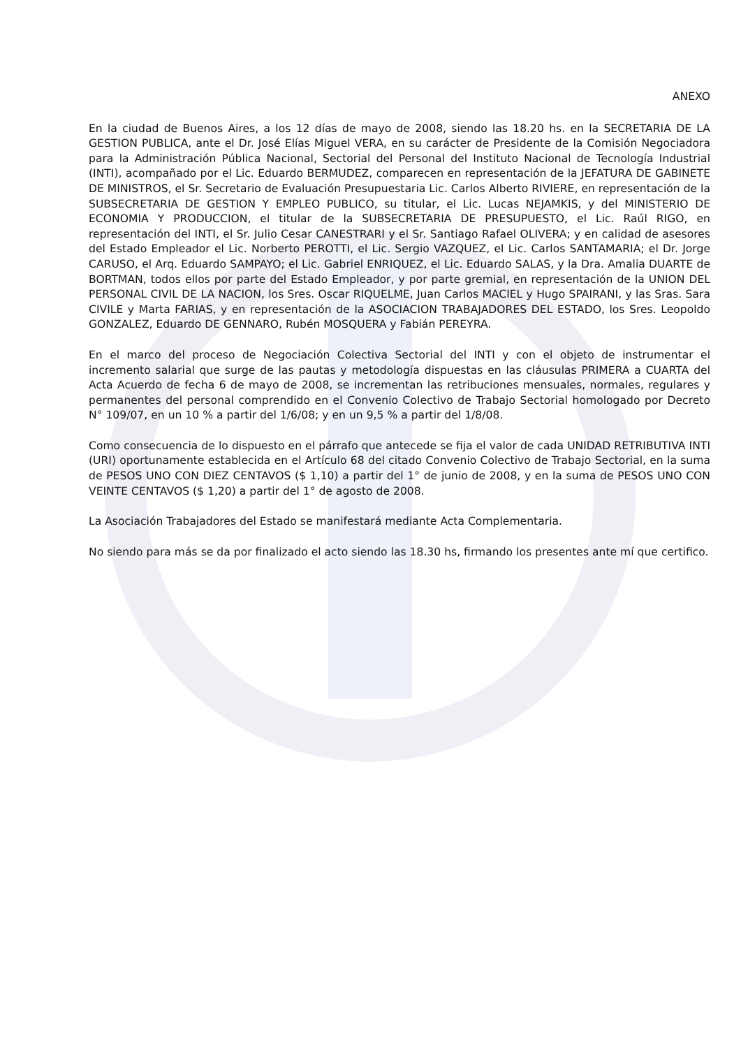ANEXO
En la ciudad de Buenos Aires, a los 12 días de mayo de 2008, siendo las 18.20 hs. en la SECRETARIA DE LA GESTION PUBLICA, ante el Dr. José Elías Miguel VERA, en su carácter de Presidente de la Comisión Negociadora para la Administración Pública Nacional, Sectorial del Personal del Instituto Nacional de Tecnología Industrial (INTI), acompañado por el Lic. Eduardo BERMUDEZ, comparecen en representación de la JEFATURA DE GABINETE DE MINISTROS, el Sr. Secretario de Evaluación Presupuestaria Lic. Carlos Alberto RIVIERE, en representación de la SUBSECRETARIA DE GESTION Y EMPLEO PUBLICO, su titular, el Lic. Lucas NEJAMKIS, y del MINISTERIO DE ECONOMIA Y PRODUCCION, el titular de la SUBSECRETARIA DE PRESUPUESTO, el Lic. Raúl RIGO, en representación del INTI, el Sr. Julio Cesar CANESTRARI y el Sr. Santiago Rafael OLIVERA; y en calidad de asesores del Estado Empleador el Lic. Norberto PEROTTI, el Lic. Sergio VAZQUEZ, el Lic. Carlos SANTAMARIA; el Dr. Jorge CARUSO, el Arq. Eduardo SAMPAYO; el Lic. Gabriel ENRIQUEZ, el Lic. Eduardo SALAS, y la Dra. Amalia DUARTE de BORTMAN, todos ellos por parte del Estado Empleador, y por parte gremial, en representación de la UNION DEL PERSONAL CIVIL DE LA NACION, los Sres. Oscar RIQUELME, Juan Carlos MACIEL y Hugo SPAIRANI, y las Sras. Sara CIVILE y Marta FARIAS, y en representación de la ASOCIACION TRABAJADORES DEL ESTADO, los Sres. Leopoldo GONZALEZ, Eduardo DE GENNARO, Rubén MOSQUERA y Fabián PEREYRA.
En el marco del proceso de Negociación Colectiva Sectorial del INTI y con el objeto de instrumentar el incremento salarial que surge de las pautas y metodología dispuestas en las cláusulas PRIMERA a CUARTA del Acta Acuerdo de fecha 6 de mayo de 2008, se incrementan las retribuciones mensuales, normales, regulares y permanentes del personal comprendido en el Convenio Colectivo de Trabajo Sectorial homologado por Decreto N° 109/07, en un 10 % a partir del 1/6/08; y en un 9,5 % a partir del 1/8/08.
Como consecuencia de lo dispuesto en el párrafo que antecede se fija el valor de cada UNIDAD RETRIBUTIVA INTI (URI) oportunamente establecida en el Artículo 68 del citado Convenio Colectivo de Trabajo Sectorial, en la suma de PESOS UNO CON DIEZ CENTAVOS ($ 1,10) a partir del 1° de junio de 2008, y en la suma de PESOS UNO CON VEINTE CENTAVOS ($ 1,20) a partir del 1° de agosto de 2008.
La Asociación Trabajadores del Estado se manifestará mediante Acta Complementaria.
No siendo para más se da por finalizado el acto siendo las 18.30 hs, firmando los presentes ante mí que certifico.